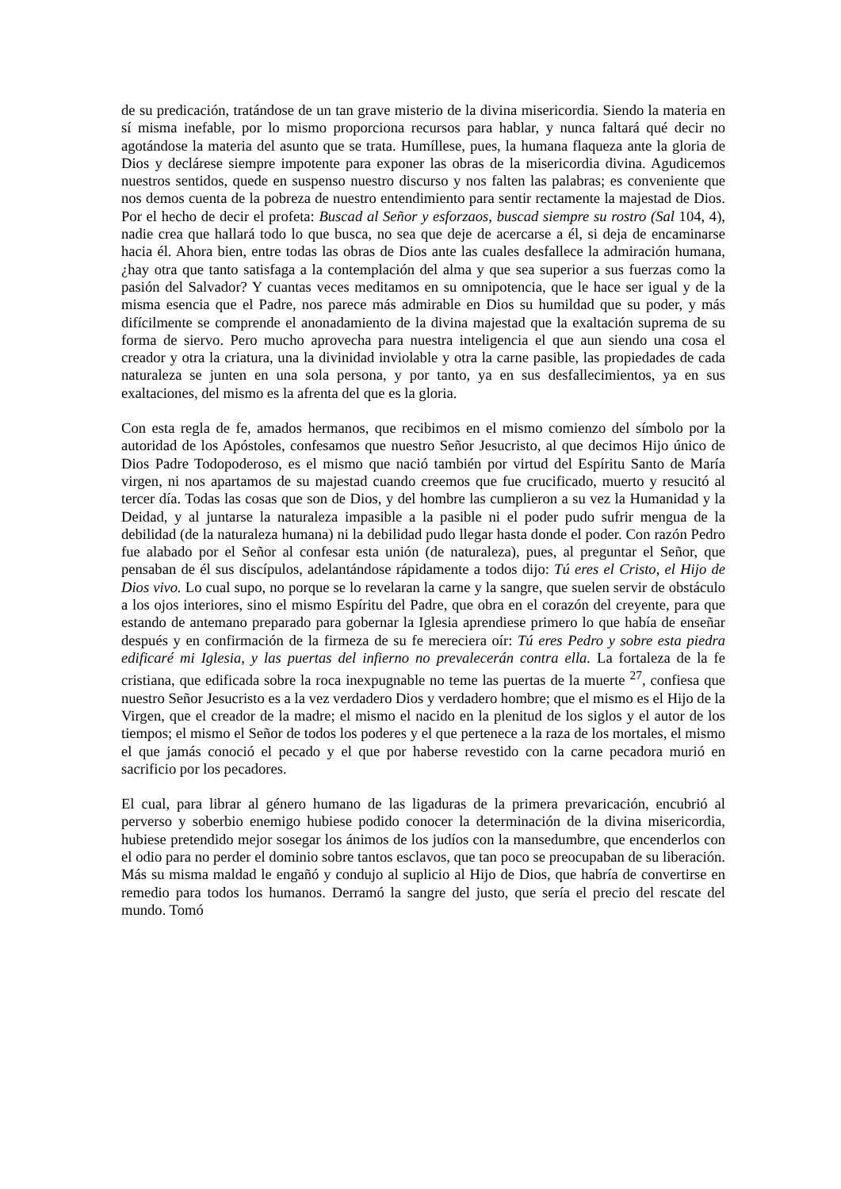de su predicación, tratándose de un tan grave misterio de la divina misericordia. Siendo la materia en sí misma inefable, por lo mismo proporciona recursos para hablar, y nunca faltará qué decir no agotándose la materia del asunto que se trata. Humíllese, pues, la humana flaqueza ante la gloria de Dios y declárese siempre impotente para exponer las obras de la misericordia divina. Agudicemos nuestros sentidos, quede en suspenso nuestro discurso y nos falten las palabras; es conveniente que nos demos cuenta de la pobreza de nuestro entendimiento para sentir rectamente la majestad de Dios. Por el hecho de decir el profeta: Buscad al Señor y esforzaos, buscad siempre su rostro (Sal 104, 4), nadie crea que hallará todo lo que busca, no sea que deje de acercarse a él, si deja de encaminarse hacia él. Ahora bien, entre todas las obras de Dios ante las cuales desfallece la admiración humana, ¿hay otra que tanto satisfaga a la contemplación del alma y que sea superior a sus fuerzas como la pasión del Salvador? Y cuantas veces meditamos en su omnipotencia, que le hace ser igual y de la misma esencia que el Padre, nos parece más admirable en Dios su humildad que su poder, y más difícilmente se comprende el anonadamiento de la divina majestad que la exaltación suprema de su forma de siervo. Pero mucho aprovecha para nuestra inteligencia el que aun siendo una cosa el creador y otra la criatura, una la divinidad inviolable y otra la carne pasible, las propiedades de cada naturaleza se junten en una sola persona, y por tanto, ya en sus desfallecimientos, ya en sus exaltaciones, del mismo es la afrenta del que es la gloria.
Con esta regla de fe, amados hermanos, que recibimos en el mismo comienzo del símbolo por la autoridad de los Apóstoles, confesamos que nuestro Señor Jesucristo, al que decimos Hijo único de Dios Padre Todopoderoso, es el mismo que nació también por virtud del Espíritu Santo de María virgen, ni nos apartamos de su majestad cuando creemos que fue crucificado, muerto y resucitó al tercer día. Todas las cosas que son de Dios, y del hombre las cumplieron a su vez la Humanidad y la Deidad, y al juntarse la naturaleza impasible a la pasible ni el poder pudo sufrir mengua de la debilidad (de la naturaleza humana) ni la debilidad pudo llegar hasta donde el poder. Con razón Pedro fue alabado por el Señor al confesar esta unión (de naturaleza), pues, al preguntar el Señor, que pensaban de él sus discípulos, adelantándose rápidamente a todos dijo: Tú eres el Cristo, el Hijo de Dios vivo. Lo cual supo, no porque se lo revelaran la carne y la sangre, que suelen servir de obstáculo a los ojos interiores, sino el mismo Espíritu del Padre, que obra en el corazón del creyente, para que estando de antemano preparado para gobernar la Iglesia aprendiese primero lo que había de enseñar después y en confirmación de la firmeza de su fe mereciera oír: Tú eres Pedro y sobre esta piedra edificaré mi Iglesia, y las puertas del infierno no prevalecerán contra ella. La fortaleza de la fe cristiana, que edificada sobre la roca inexpugnable no teme las puertas de la muerte <sup>27</sup>, confiesa que nuestro Señor Jesucristo es a la vez verdadero Dios y verdadero hombre; que el mismo es el Hijo de la Virgen, que el creador de la madre; el mismo el nacido en la plenitud de los siglos y el autor de los tiempos; el mismo el Señor de todos los poderes y el que pertenece a la raza de los mortales, el mismo el que jamás conoció el pecado y el que por haberse revestido con la carne pecadora murió en sacrificio por los pecadores.
El cual, para librar al género humano de las ligaduras de la primera prevaricación, encubrió al perverso y soberbio enemigo hubiese podido conocer la determinación de la divina misericordia, hubiese pretendido mejor sosegar los ánimos de los judíos con la mansedumbre, que encenderlos con el odio para no perder el dominio sobre tantos esclavos, que tan poco se preocupaban de su liberación. Más su misma maldad le engañó y condujo al suplicio al Hijo de Dios, que habría de convertirse en remedio para todos los humanos. Derramó la sangre del justo, que sería el precio del rescate del mundo. Tomó